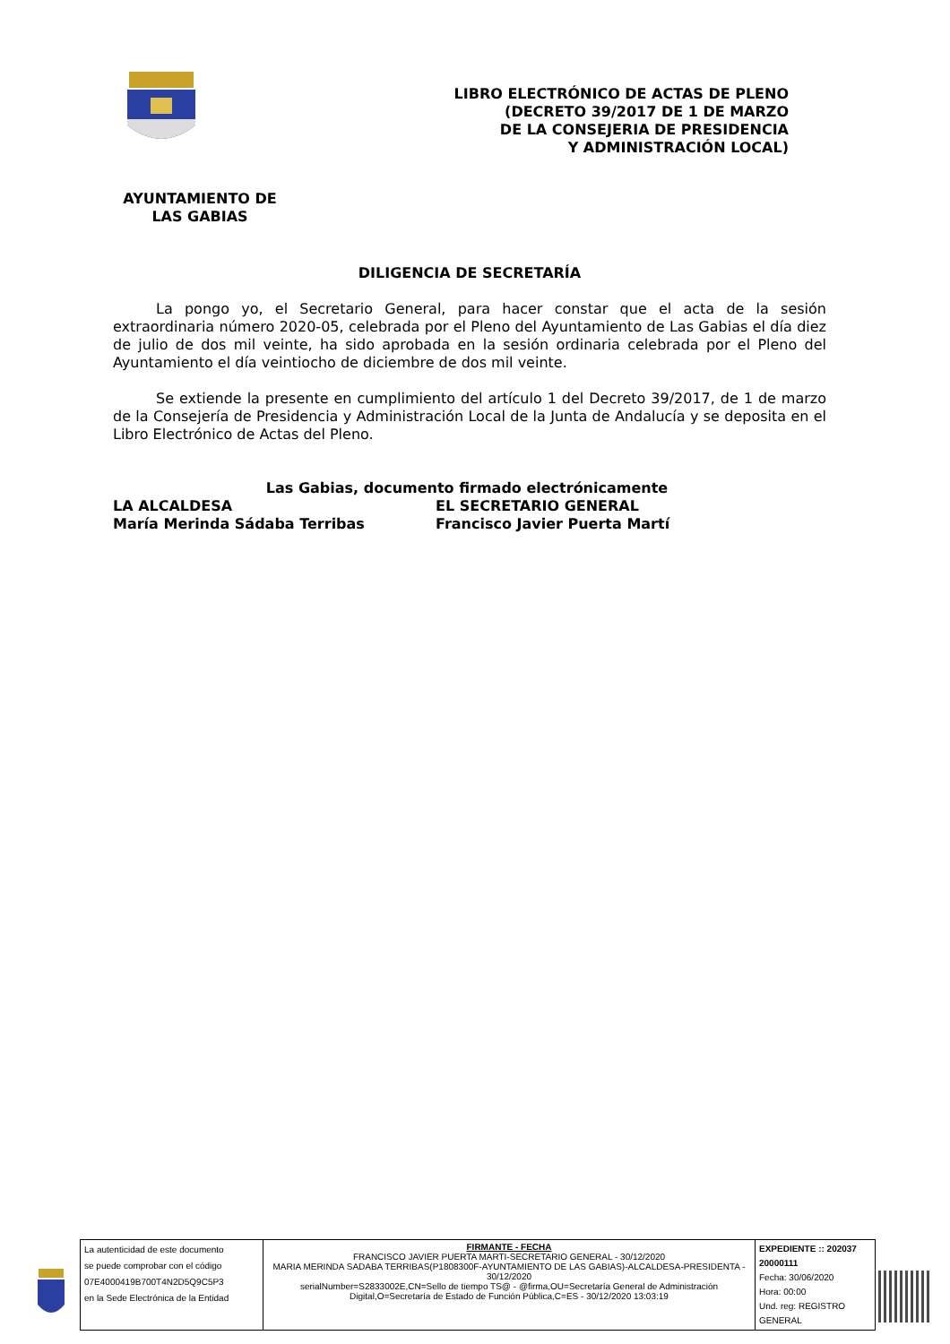LIBRO ELECTRÓNICO DE ACTAS DE PLENO
(DECRETO 39/2017 DE 1 DE MARZO
DE LA CONSEJERIA DE PRESIDENCIA
Y ADMINISTRACIÓN LOCAL)
AYUNTAMIENTO DE
LAS GABIAS
DILIGENCIA DE SECRETARÍA
La pongo yo, el Secretario General, para hacer constar que el acta de la sesión extraordinaria número 2020-05, celebrada por el Pleno del Ayuntamiento de Las Gabias el día diez de julio de dos mil veinte, ha sido aprobada en la sesión ordinaria celebrada por el Pleno del Ayuntamiento el día veintiocho de diciembre de dos mil veinte.
Se extiende la presente en cumplimiento del artículo 1 del Decreto 39/2017, de 1 de marzo de la Consejería de Presidencia y Administración Local de la Junta de Andalucía y se deposita en el Libro Electrónico de Actas del Pleno.
Las Gabias, documento firmado electrónicamente
| LA ALCALDESA | EL SECRETARIO GENERAL |
| María Merinda Sádaba Terribas | Francisco Javier Puerta Martí |
| La autenticidad de este documento se puede comprobar con el código 07E4000419B700T4N2D5Q9C5P3 en la Sede Electrónica de la Entidad | FIRMANTE - FECHA FRANCISCO JAVIER PUERTA MARTI-SECRETARIO GENERAL - 30/12/2020 MARIA MERINDA SADABA TERRIBAS(P1808300F-AYUNTAMIENTO DE LAS GABIAS)-ALCALDESA-PRESIDENTA - 30/12/2020 serialNumber=S2833002E,CN=Sello de tiempo TS@ - @firma,OU=Secretaría General de Administración Digital,O=Secretaría de Estado de Función Pública,C=ES - 30/12/2020 13:03:19 | EXPEDIENTE :: 202037 20000111 Fecha: 30/06/2020 Hora: 00:00 Und. reg: REGISTRO GENERAL |